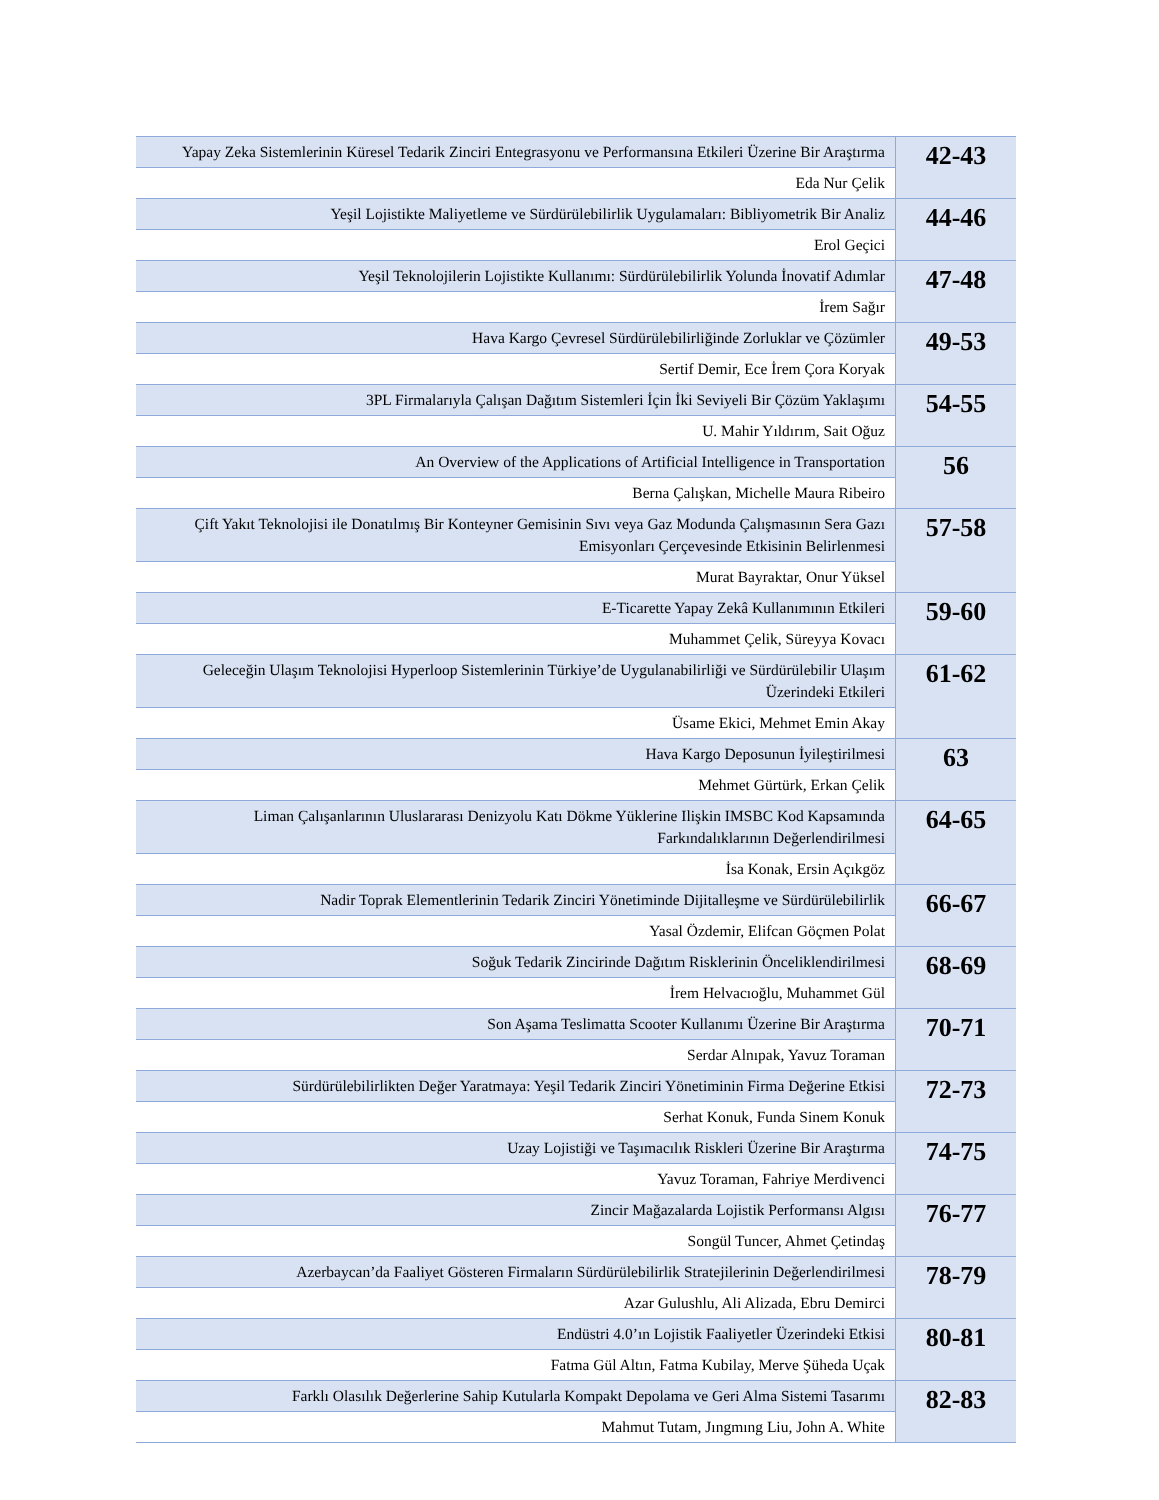| Yapay Zeka Sistemlerinin Küresel Tedarik Zinciri Entegrasyonu ve Performansına Etkileri Üzerine Bir Araştırma | 42-43 |
| Eda Nur Çelik | |
| Yeşil Lojistikte Maliyetleme ve Sürdürülebilirlik Uygulamaları: Bibliyometrik Bir Analiz | 44-46 |
| Erol Geçici | |
| Yeşil Teknolojilerin Lojistikte Kullanımı: Sürdürülebilirlik Yolunda İnovatif Adımlar | 47-48 |
| İrem Sağır | |
| Hava Kargo Çevresel Sürdürülebilirliğinde Zorluklar ve Çözümler | 49-53 |
| Sertif Demir, Ece İrem Çora Koryak | |
| 3PL Firmalarıyla Çalışan Dağıtım Sistemleri İçin İki Seviyeli Bir Çözüm Yaklaşımı | 54-55 |
| U. Mahir Yıldırım, Sait Oğuz | |
| An Overview of the Applications of Artificial Intelligence in Transportation | 56 |
| Berna Çalışkan, Michelle Maura Ribeiro | |
| Çift Yakıt Teknolojisi ile Donatılmış Bir Konteyner Gemisinin Sıvı veya Gaz Modunda Çalışmasının Sera Gazı Emisyonları Çerçevesinde Etkisinin Belirlenmesi | 57-58 |
| Murat Bayraktar, Onur Yüksel | |
| E-Ticarette Yapay Zekâ Kullanımının Etkileri | 59-60 |
| Muhammet Çelik, Süreyya Kovacı | |
| Geleceğin Ulaşım Teknolojisi Hyperloop Sistemlerinin Türkiye’de Uygulanabilirliği ve Sürdürülebilir Ulaşım Üzerindeki Etkileri | 61-62 |
| Üsame Ekici, Mehmet Emin Akay | |
| Hava Kargo Deposunun İyileştirilmesi | 63 |
| Mehmet Gürtürk, Erkan Çelik | |
| Liman Çalışanlarının Uluslararası Denizyolu Katı Dökme Yüklerine Ilişkin IMSBC Kod Kapsamında Farkındalıklarının Değerlendirilmesi | 64-65 |
| İsa Konak, Ersin Açıkgöz | |
| Nadir Toprak Elementlerinin Tedarik Zinciri Yönetiminde Dijitalleşme ve Sürdürülebilirlik | 66-67 |
| Yasal Özdemir, Elifcan Göçmen Polat | |
| Soğuk Tedarik Zincirinde Dağıtım Risklerinin Önceliklendirilmesi | 68-69 |
| İrem Helvacıoğlu, Muhammet Gül | |
| Son Aşama Teslimatta Scooter Kullanımı Üzerine Bir Araştırma | 70-71 |
| Serdar Alnıpak, Yavuz Toraman | |
| Sürdürülebilirlikten Değer Yaratmaya: Yeşil Tedarik Zinciri Yönetiminin Firma Değerine Etkisi | 72-73 |
| Serhat Konuk, Funda Sinem Konuk | |
| Uzay Lojistiği ve Taşımacılık Riskleri Üzerine Bir Araştırma | 74-75 |
| Yavuz Toraman, Fahriye Merdivenci | |
| Zincir Mağazalarda Lojistik Performansı Algısı | 76-77 |
| Songül Tuncer, Ahmet Çetindaş | |
| Azerbaycan’da Faaliyet Gösteren Firmaların Sürdürülebilirlik Stratejilerinin Değerlendirilmesi | 78-79 |
| Azar Gulushlu, Ali Alizada, Ebru Demirci | |
| Endüstri 4.0’ın Lojistik Faaliyetler Üzerindeki Etkisi | 80-81 |
| Fatma Gül Altın, Fatma Kubilay, Merve Şüheda Uçak | |
| Farklı Olasılık Değerlerine Sahip Kutularla Kompakt Depolama ve Geri Alma Sistemi Tasarımı | 82-83 |
| Mahmut Tutam, Jıngmıng Liu, John A. White | |